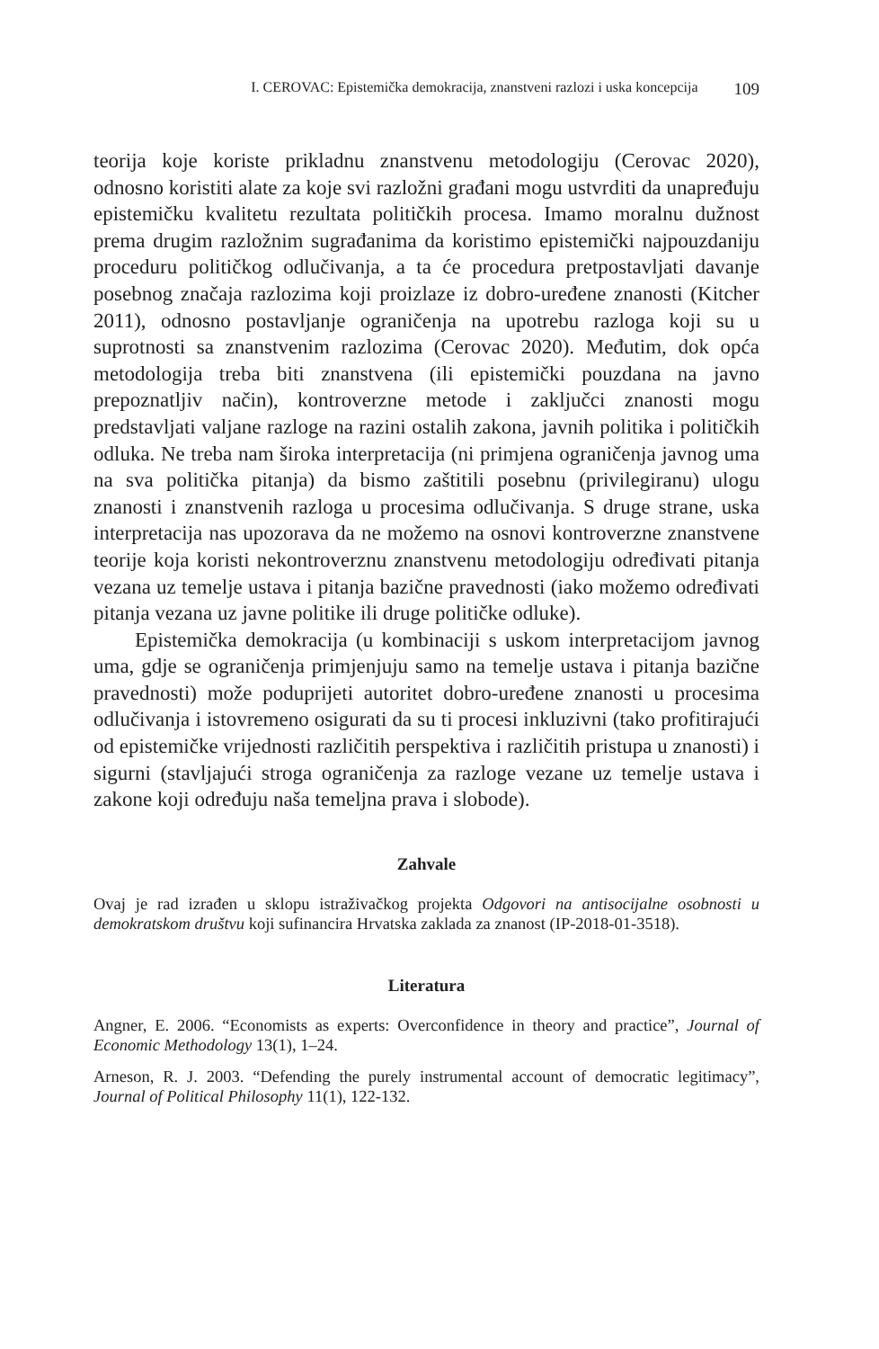I. CEROVAC: Epistemička demokracija, znanstveni razlozi i uska koncepcija 109
teorija koje koriste prikladnu znanstvenu metodologiju (Cerovac 2020), odnosno koristiti alate za koje svi razložni građani mogu ustvrditi da unapređuju epistemičku kvalitetu rezultata političkih procesa. Imamo moralnu dužnost prema drugim razložnim sugrađanima da koristimo epistemički najpouzdaniju proceduru političkog odlučivanja, a ta će procedura pretpostavljati davanje posebnog značaja razlozima koji proizlaze iz dobro-uređene znanosti (Kitcher 2011), odnosno postavljanje ograničenja na upotrebu razloga koji su u suprotnosti sa znanstvenim razlozima (Cerovac 2020). Međutim, dok opća metodologija treba biti znanstvena (ili epistemički pouzdana na javno prepoznatljiv način), kontroverzne metode i zaključci znanosti mogu predstavljati valjane razloge na razini ostalih zakona, javnih politika i političkih odluka. Ne treba nam široka interpretacija (ni primjena ograničenja javnog uma na sva politička pitanja) da bismo zaštitili posebnu (privilegiranu) ulogu znanosti i znanstvenih razloga u procesima odlučivanja. S druge strane, uska interpretacija nas upozorava da ne možemo na osnovi kontroverzne znanstvene teorije koja koristi nekontroverznu znanstvenu metodologiju određivati pitanja vezana uz temelje ustava i pitanja bazične pravednosti (iako možemo određivati pitanja vezana uz javne politike ili druge političke odluke).
Epistemička demokracija (u kombinaciji s uskom interpretacijom javnog uma, gdje se ograničenja primjenjuju samo na temelje ustava i pitanja bazične pravednosti) može poduprijeti autoritet dobro-uređene znanosti u procesima odlučivanja i istovremeno osigurati da su ti procesi inkluzivni (tako profitirajući od epistemičke vrijednosti različitih perspektiva i različitih pristupa u znanosti) i sigurni (stavljajući stroga ograničenja za razloge vezane uz temelje ustava i zakone koji određuju naša temeljna prava i slobode).
Zahvale
Ovaj je rad izrađen u sklopu istraživačkog projekta Odgovori na antisocijalne osobnosti u demokratskom društvu koji sufinancira Hrvatska zaklada za znanost (IP-2018-01-3518).
Literatura
Angner, E. 2006. “Economists as experts: Overconfidence in theory and practice”, Journal of Economic Methodology 13(1), 1–24.
Arneson, R. J. 2003. “Defending the purely instrumental account of democratic legitimacy”, Journal of Political Philosophy 11(1), 122-132.